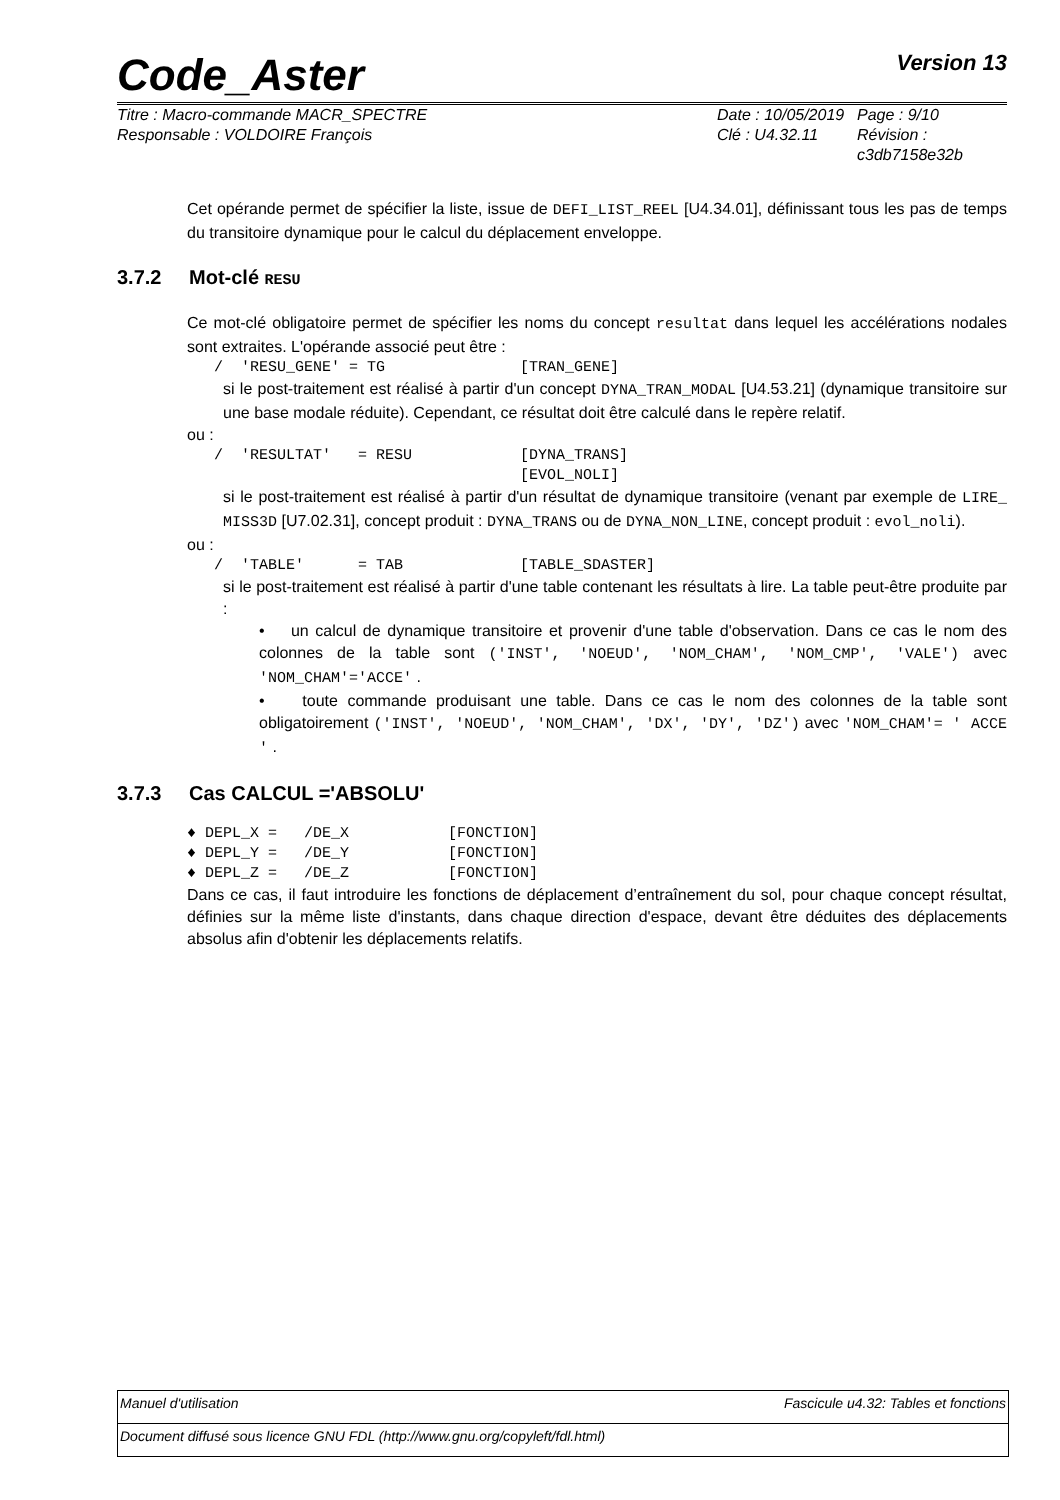Code_Aster Version 13
Titre : Macro-commande MACR_SPECTRE
Responsable : VOLDOIRE François
Date : 10/05/2019
Clé : U4.32.11
Page : 9/10
Révision :
c3db7158e32b
Cet opérande permet de spécifier la liste, issue de DEFI_LIST_REEL [U4.34.01], définissant tous les pas de temps du transitoire dynamique pour le calcul du déplacement enveloppe.
3.7.2 Mot-clé RESU
Ce mot-clé obligatoire permet de spécifier les noms du concept resultat dans lequel les accélérations nodales sont extraites. L'opérande associé peut être :
   /  'RESU_GENE' = TG               [TRAN_GENE]
si le post-traitement est réalisé à partir d'un concept DYNA_TRAN_MODAL [U4.53.21] (dynamique transitoire sur une base modale réduite). Cependant, ce résultat doit être calculé dans le repère relatif.
ou :
   /  'RESULTAT'   = RESU            [DYNA_TRANS]
                                     [EVOL_NOLI]
si le post-traitement est réalisé à partir d'un résultat de dynamique transitoire (venant par exemple de LIRE_ MISS3D [U7.02.31], concept produit : DYNA_TRANS ou de DYNA_NON_LINE, concept produit : evol_noli).
ou :
   /  'TABLE'      = TAB             [TABLE_SDASTER]
si le post-traitement est réalisé à partir d'une table contenant les résultats à lire. La table peut-être produite par :
• un calcul de dynamique transitoire et provenir d'une table d'observation. Dans ce cas le nom des colonnes de la table sont ('INST', 'NOEUD', 'NOM_CHAM', 'NOM_CMP', 'VALE') avec 'NOM_CHAM'='ACCE' .
• toute commande produisant une table. Dans ce cas le nom des colonnes de la table sont obligatoirement ('INST', 'NOEUD', 'NOM_CHAM', 'DX', 'DY', 'DZ') avec 'NOM_CHAM'= ' ACCE ' .
3.7.3 Cas CALCUL ='ABSOLU'
♦ DEPL_X =   /DE_X           [FONCTION]
♦ DEPL_Y =   /DE_Y           [FONCTION]
♦ DEPL_Z =   /DE_Z           [FONCTION]
Dans ce cas, il faut introduire les fonctions de déplacement d’entraînement du sol, pour chaque concept résultat, définies sur la même liste d'instants, dans chaque direction d'espace, devant être déduites des déplacements absolus afin d'obtenir les déplacements relatifs.
Manuel d'utilisation Fascicule u4.32: Tables et fonctions
Document diffusé sous licence GNU FDL (http://www.gnu.org/copyleft/fdl.html)